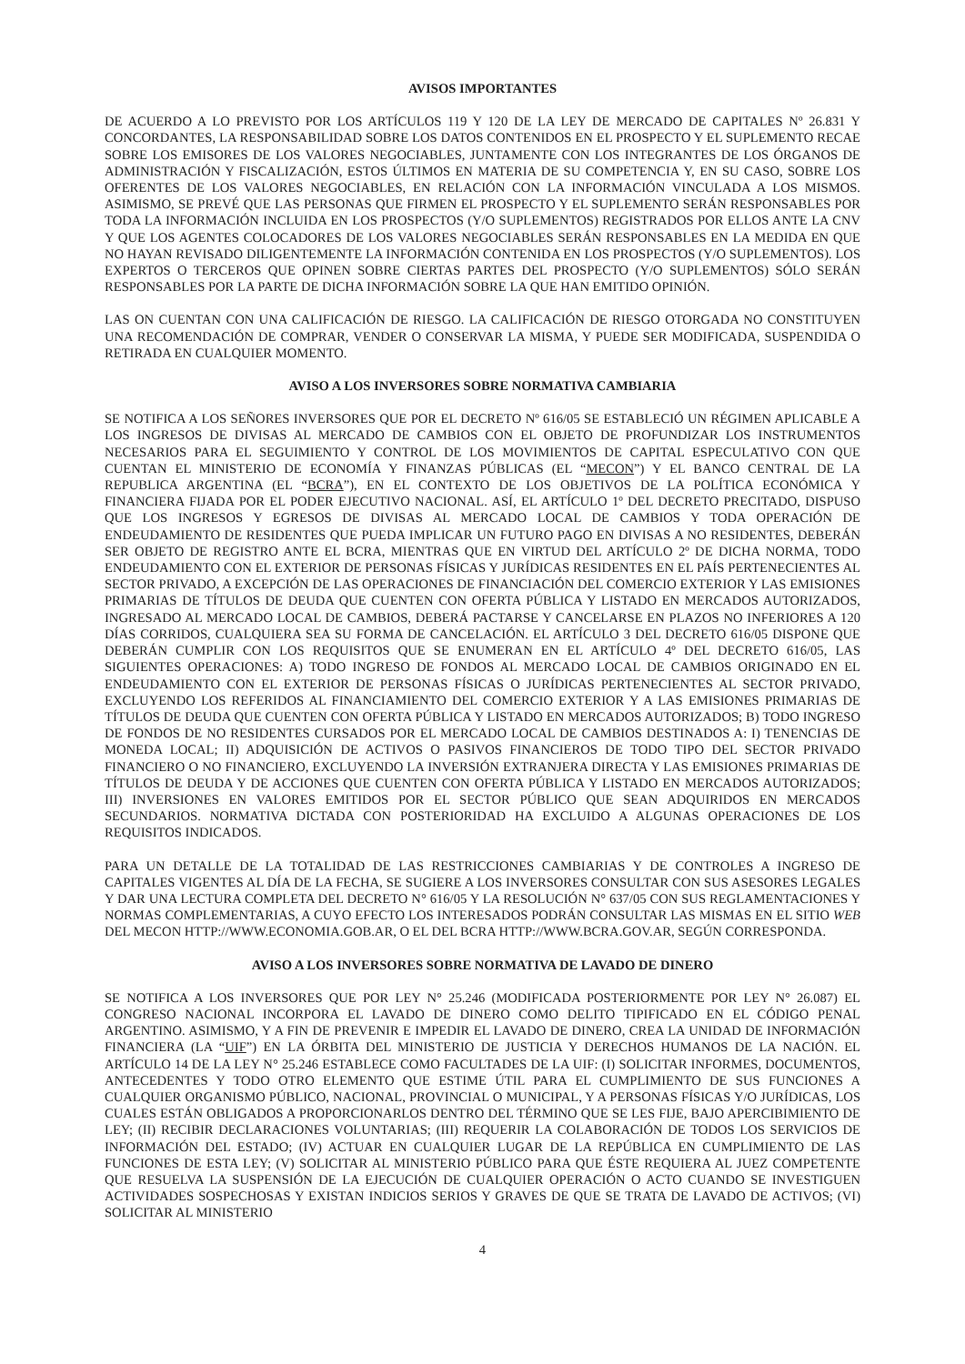AVISOS IMPORTANTES
DE ACUERDO A LO PREVISTO POR LOS ARTÍCULOS 119 Y 120 DE LA LEY DE MERCADO DE CAPITALES Nº 26.831 Y CONCORDANTES, LA RESPONSABILIDAD SOBRE LOS DATOS CONTENIDOS EN EL PROSPECTO Y EL SUPLEMENTO RECAE SOBRE LOS EMISORES DE LOS VALORES NEGOCIABLES, JUNTAMENTE CON LOS INTEGRANTES DE LOS ÓRGANOS DE ADMINISTRACIÓN Y FISCALIZACIÓN, ESTOS ÚLTIMOS EN MATERIA DE SU COMPETENCIA Y, EN SU CASO, SOBRE LOS OFERENTES DE LOS VALORES NEGOCIABLES, EN RELACIÓN CON LA INFORMACIÓN VINCULADA A LOS MISMOS. ASIMISMO, SE PREVÉ QUE LAS PERSONAS QUE FIRMEN EL PROSPECTO Y EL SUPLEMENTO SERÁN RESPONSABLES POR TODA LA INFORMACIÓN INCLUIDA EN LOS PROSPECTOS (Y/O SUPLEMENTOS) REGISTRADOS POR ELLOS ANTE LA CNV Y QUE LOS AGENTES COLOCADORES DE LOS VALORES NEGOCIABLES SERÁN RESPONSABLES EN LA MEDIDA EN QUE NO HAYAN REVISADO DILIGENTEMENTE LA INFORMACIÓN CONTENIDA EN LOS PROSPECTOS (Y/O SUPLEMENTOS). LOS EXPERTOS O TERCEROS QUE OPINEN SOBRE CIERTAS PARTES DEL PROSPECTO (Y/O SUPLEMENTOS) SÓLO SERÁN RESPONSABLES POR LA PARTE DE DICHA INFORMACIÓN SOBRE LA QUE HAN EMITIDO OPINIÓN.
LAS ON CUENTAN CON UNA CALIFICACIÓN DE RIESGO. LA CALIFICACIÓN DE RIESGO OTORGADA NO CONSTITUYEN UNA RECOMENDACIÓN DE COMPRAR, VENDER O CONSERVAR LA MISMA, Y PUEDE SER MODIFICADA, SUSPENDIDA O RETIRADA EN CUALQUIER MOMENTO.
AVISO A LOS INVERSORES SOBRE NORMATIVA CAMBIARIA
SE NOTIFICA A LOS SEÑORES INVERSORES QUE POR EL DECRETO Nº 616/05 SE ESTABLECIÓ UN RÉGIMEN APLICABLE A LOS INGRESOS DE DIVISAS AL MERCADO DE CAMBIOS CON EL OBJETO DE PROFUNDIZAR LOS INSTRUMENTOS NECESARIOS PARA EL SEGUIMIENTO Y CONTROL DE LOS MOVIMIENTOS DE CAPITAL ESPECULATIVO CON QUE CUENTAN EL MINISTERIO DE ECONOMÍA Y FINANZAS PÚBLICAS (EL “MECON”) Y EL BANCO CENTRAL DE LA REPUBLICA ARGENTINA (EL “BCRA”), EN EL CONTEXTO DE LOS OBJETIVOS DE LA POLÍTICA ECONÓMICA Y FINANCIERA FIJADA POR EL PODER EJECUTIVO NACIONAL. ASÍ, EL ARTÍCULO 1º DEL DECRETO PRECITADO, DISPUSO QUE LOS INGRESOS Y EGRESOS DE DIVISAS AL MERCADO LOCAL DE CAMBIOS Y TODA OPERACIÓN DE ENDEUDAMIENTO DE RESIDENTES QUE PUEDA IMPLICAR UN FUTURO PAGO EN DIVISAS A NO RESIDENTES, DEBERÁN SER OBJETO DE REGISTRO ANTE EL BCRA, MIENTRAS QUE EN VIRTUD DEL ARTÍCULO 2º DE DICHA NORMA, TODO ENDEUDAMIENTO CON EL EXTERIOR DE PERSONAS FÍSICAS Y JURÍDICAS RESIDENTES EN EL PAÍS PERTENECIENTES AL SECTOR PRIVADO, A EXCEPCIÓN DE LAS OPERACIONES DE FINANCIACIÓN DEL COMERCIO EXTERIOR Y LAS EMISIONES PRIMARIAS DE TÍTULOS DE DEUDA QUE CUENTEN CON OFERTA PÚBLICA Y LISTADO EN MERCADOS AUTORIZADOS, INGRESADO AL MERCADO LOCAL DE CAMBIOS, DEBERÁ PACTARSE Y CANCELARSE EN PLAZOS NO INFERIORES A 120 DÍAS CORRIDOS, CUALQUIERA SEA SU FORMA DE CANCELACIÓN. EL ARTÍCULO 3 DEL DECRETO 616/05 DISPONE QUE DEBERÁN CUMPLIR CON LOS REQUISITOS QUE SE ENUMERAN EN EL ARTÍCULO 4º DEL DECRETO 616/05, LAS SIGUIENTES OPERACIONES: A) TODO INGRESO DE FONDOS AL MERCADO LOCAL DE CAMBIOS ORIGINADO EN EL ENDEUDAMIENTO CON EL EXTERIOR DE PERSONAS FÍSICAS O JURÍDICAS PERTENECIENTES AL SECTOR PRIVADO, EXCLUYENDO LOS REFERIDOS AL FINANCIAMIENTO DEL COMERCIO EXTERIOR Y A LAS EMISIONES PRIMARIAS DE TÍTULOS DE DEUDA QUE CUENTEN CON OFERTA PÚBLICA Y LISTADO EN MERCADOS AUTORIZADOS; B) TODO INGRESO DE FONDOS DE NO RESIDENTES CURSADOS POR EL MERCADO LOCAL DE CAMBIOS DESTINADOS A: I) TENENCIAS DE MONEDA LOCAL; II) ADQUISICIÓN DE ACTIVOS O PASIVOS FINANCIEROS DE TODO TIPO DEL SECTOR PRIVADO FINANCIERO O NO FINANCIERO, EXCLUYENDO LA INVERSIÓN EXTRANJERA DIRECTA Y LAS EMISIONES PRIMARIAS DE TÍTULOS DE DEUDA Y DE ACCIONES QUE CUENTEN CON OFERTA PÚBLICA Y LISTADO EN MERCADOS AUTORIZADOS; III) INVERSIONES EN VALORES EMITIDOS POR EL SECTOR PÚBLICO QUE SEAN ADQUIRIDOS EN MERCADOS SECUNDARIOS. NORMATIVA DICTADA CON POSTERIORIDAD HA EXCLUIDO A ALGUNAS OPERACIONES DE LOS REQUISITOS INDICADOS.
PARA UN DETALLE DE LA TOTALIDAD DE LAS RESTRICCIONES CAMBIARIAS Y DE CONTROLES A INGRESO DE CAPITALES VIGENTES AL DÍA DE LA FECHA, SE SUGIERE A LOS INVERSORES CONSULTAR CON SUS ASESORES LEGALES Y DAR UNA LECTURA COMPLETA DEL DECRETO N° 616/05 Y LA RESOLUCIÓN N° 637/05 CON SUS REGLAMENTACIONES Y NORMAS COMPLEMENTARIAS, A CUYO EFECTO LOS INTERESADOS PODRÁN CONSULTAR LAS MISMAS EN EL SITIO WEB DEL MECON HTTP://WWW.ECONOMIA.GOB.AR, O EL DEL BCRA HTTP://WWW.BCRA.GOV.AR, SEGÚN CORRESPONDA.
AVISO A LOS INVERSORES SOBRE NORMATIVA DE LAVADO DE DINERO
SE NOTIFICA A LOS INVERSORES QUE POR LEY N° 25.246 (MODIFICADA POSTERIORMENTE POR LEY N° 26.087) EL CONGRESO NACIONAL INCORPORA EL LAVADO DE DINERO COMO DELITO TIPIFICADO EN EL CÓDIGO PENAL ARGENTINO. ASIMISMO, Y A FIN DE PREVENIR E IMPEDIR EL LAVADO DE DINERO, CREA LA UNIDAD DE INFORMACIÓN FINANCIERA (LA “UIF”) EN LA ÓRBITA DEL MINISTERIO DE JUSTICIA Y DERECHOS HUMANOS DE LA NACIÓN. EL ARTÍCULO 14 DE LA LEY N° 25.246 ESTABLECE COMO FACULTADES DE LA UIF: (I) SOLICITAR INFORMES, DOCUMENTOS, ANTECEDENTES Y TODO OTRO ELEMENTO QUE ESTIME ÚTIL PARA EL CUMPLIMIENTO DE SUS FUNCIONES A CUALQUIER ORGANISMO PÚBLICO, NACIONAL, PROVINCIAL O MUNICIPAL, Y A PERSONAS FÍSICAS Y/O JURÍDICAS, LOS CUALES ESTÁN OBLIGADOS A PROPORCIONARLOS DENTRO DEL TÉRMINO QUE SE LES FIJE, BAJO APERCIBIMIENTO DE LEY; (II) RECIBIR DECLARACIONES VOLUNTARIAS; (III) REQUERIR LA COLABORACIÓN DE TODOS LOS SERVICIOS DE INFORMACIÓN DEL ESTADO; (IV) ACTUAR EN CUALQUIER LUGAR DE LA REPÚBLICA EN CUMPLIMIENTO DE LAS FUNCIONES DE ESTA LEY; (V) SOLICITAR AL MINISTERIO PÚBLICO PARA QUE ÉSTE REQUIERA AL JUEZ COMPETENTE QUE RESUELVA LA SUSPENSIÓN DE LA EJECUCIÓN DE CUALQUIER OPERACIÓN O ACTO CUANDO SE INVESTIGUEN ACTIVIDADES SOSPECHOSAS Y EXISTAN INDICIOS SERIOS Y GRAVES DE QUE SE TRATA DE LAVADO DE ACTIVOS; (VI) SOLICITAR AL MINISTERIO
4